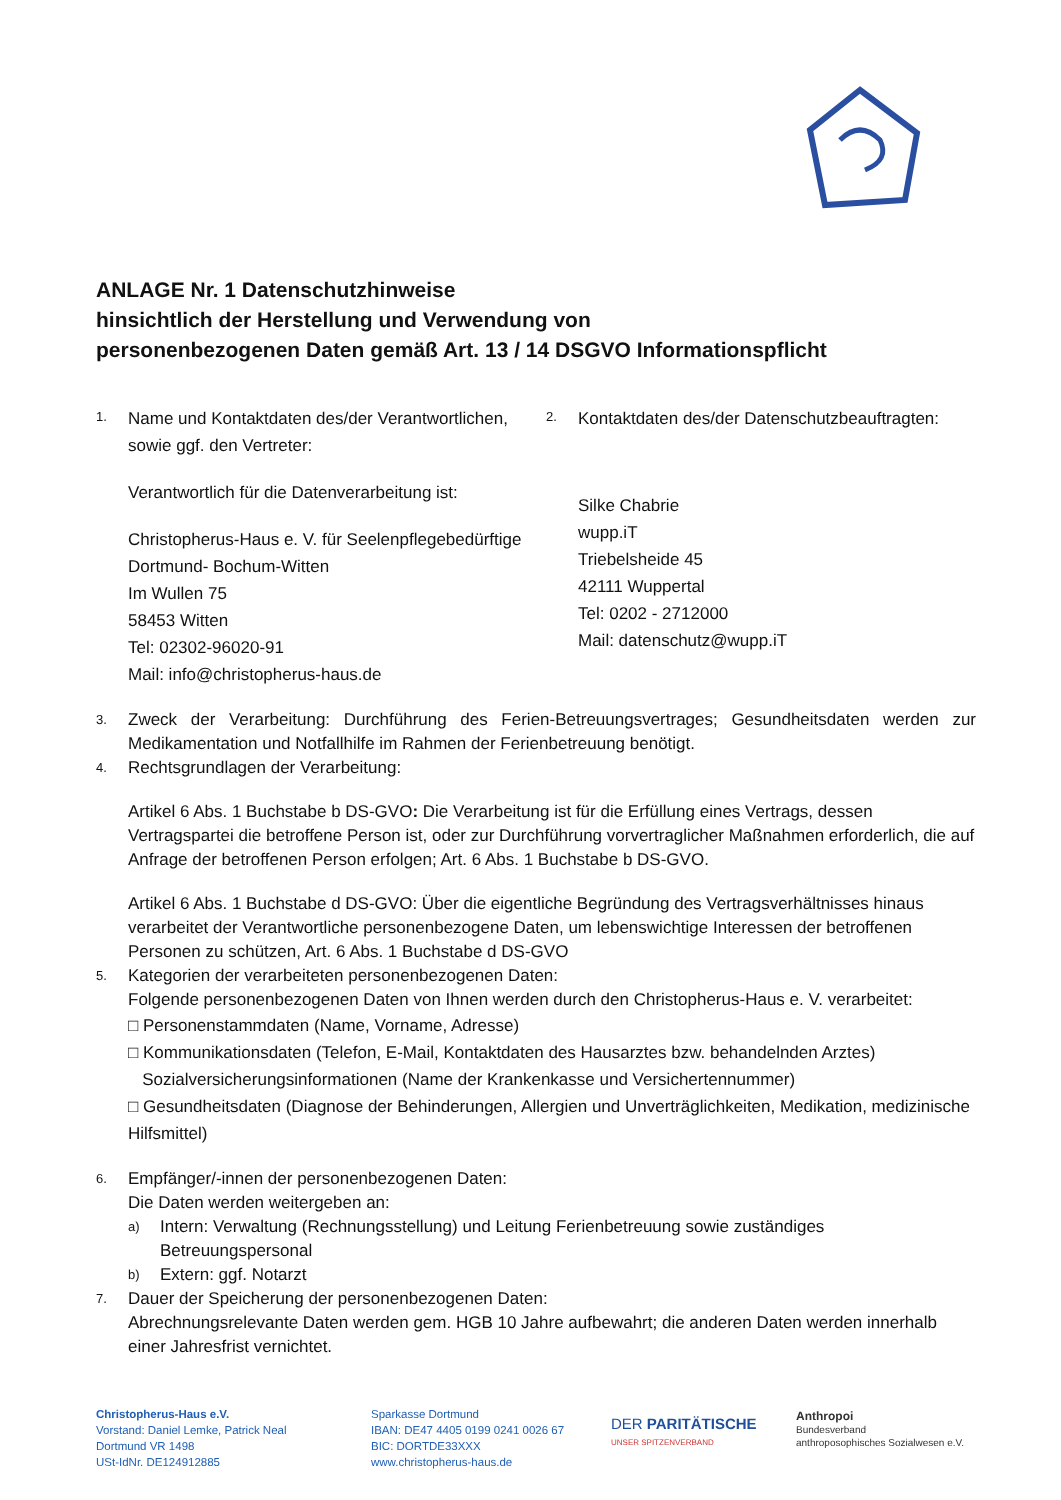ANLAGE Nr. 1 Datenschutzhinweise
hinsichtlich der Herstellung und Verwendung von
personenbezogenen Daten gemäß Art. 13 / 14 DSGVO Informationspflicht
1.
Name und Kontaktdaten des/der Verantwortlichen, sowie ggf. den Vertreter:
Verantwortlich für die Datenverarbeitung ist:
Christopherus-Haus e. V. für Seelenpflegebedürftige Dortmund- Bochum-Witten
Im Wullen 75
58453 Witten
Tel: 02302-96020-91
Mail: info@christopherus-haus.de
2.
Kontaktdaten des/der Datenschutzbeauftragten:
Silke Chabrie
wupp.iT
Triebelsheide 45
42111 Wuppertal
Tel: 0202 - 2712000
Mail: datenschutz@wupp.iT
3.
Zweck der Verarbeitung: Durchführung des Ferien-Betreuungsvertrages; Gesundheitsdaten werden zur Medikamentation und Notfallhilfe im Rahmen der Ferienbetreuung benötigt.
4.
Rechtsgrundlagen der Verarbeitung:
Artikel 6 Abs. 1 Buchstabe b DS-GVO: Die Verarbeitung ist für die Erfüllung eines Vertrags, dessen Vertragspartei die betroffene Person ist, oder zur Durchführung vorvertraglicher Maßnahmen erforderlich, die auf Anfrage der betroffenen Person erfolgen; Art. 6 Abs. 1 Buchstabe b DS-GVO.
Artikel 6 Abs. 1 Buchstabe d DS-GVO: Über die eigentliche Begründung des Vertragsverhältnisses hinaus verarbeitet der Verantwortliche personenbezogene Daten, um lebenswichtige Interessen der betroffenen Personen zu schützen, Art. 6 Abs. 1 Buchstabe d DS-GVO
5.
Kategorien der verarbeiteten personenbezogenen Daten:
Folgende personenbezogenen Daten von Ihnen werden durch den Christopherus-Haus e. V. verarbeitet:
□ Personenstammdaten (Name, Vorname, Adresse)
□ Kommunikationsdaten (Telefon, E-Mail, Kontaktdaten des Hausarztes bzw. behandelnden Arztes)
Sozialversicherungsinformationen (Name der Krankenkasse und Versichertennummer)
□ Gesundheitsdaten (Diagnose der Behinderungen, Allergien und Unverträglichkeiten, Medikation, medizinische Hilfsmittel)
6.
Empfänger/-innen der personenbezogenen Daten:
Die Daten werden weitergeben an:
a)
Intern: Verwaltung (Rechnungsstellung) und Leitung Ferienbetreuung sowie zuständiges Betreuungspersonal
b)
Extern: ggf. Notarzt
7.
Dauer der Speicherung der personenbezogenen Daten:
Abrechnungsrelevante Daten werden gem. HGB 10 Jahre aufbewahrt; die anderen Daten werden innerhalb einer Jahresfrist vernichtet.
Christopherus-Haus e.V.
Vorstand: Daniel Lemke, Patrick Neal
Dortmund VR 1498
USt-IdNr. DE124912885
Sparkasse Dortmund
IBAN: DE47 4405 0199 0241 0026 67
BIC: DORTDE33XXX
www.christopherus-haus.de
DER PARITÄTISCHE
UNSER SPITZENVERBAND
Anthropoi
Bundesverband
anthroposophisches Sozialwesen e.V.